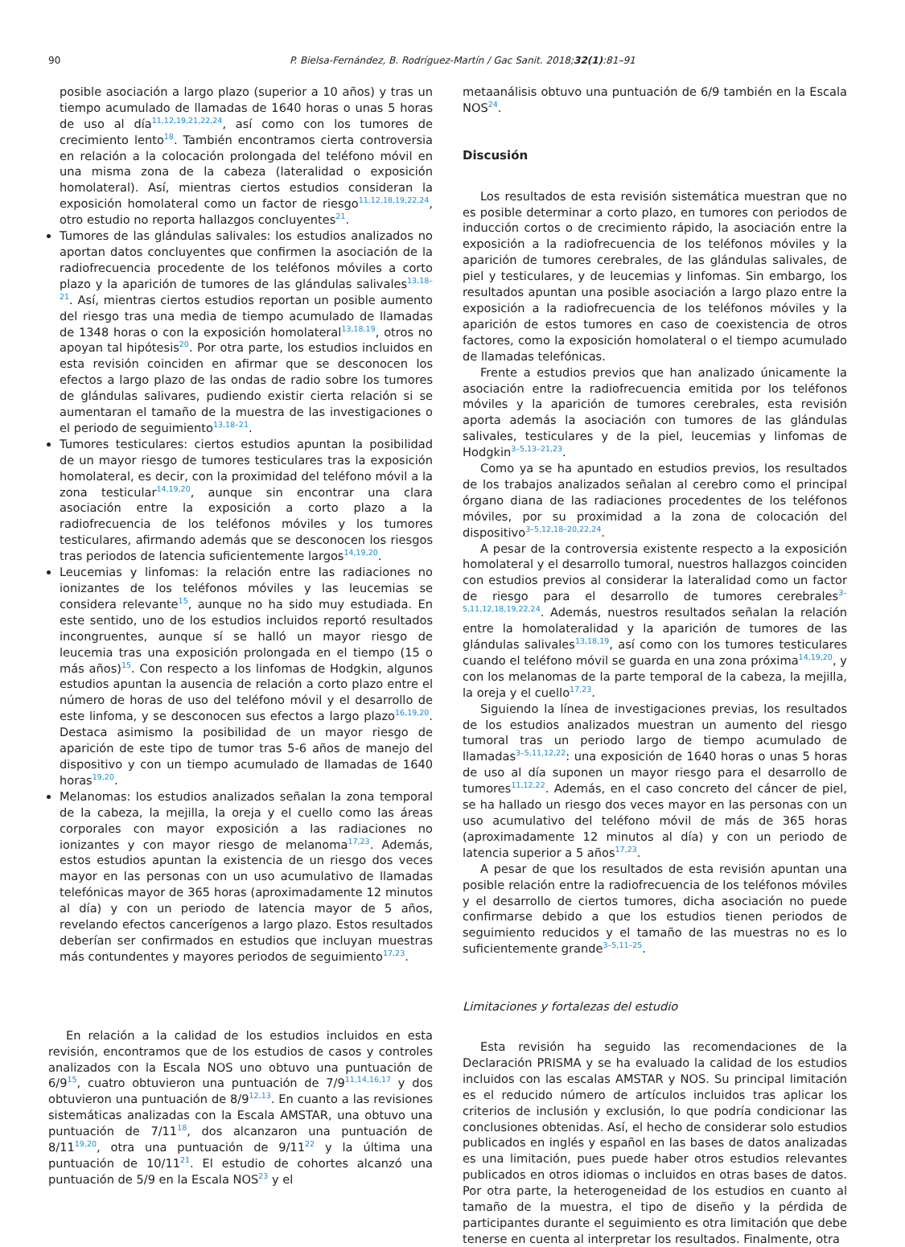90 P. Bielsa-Fernández, B. Rodríguez-Martín / Gac Sanit. 2018;32(1):81–91
posible asociación a largo plazo (superior a 10 años) y tras un tiempo acumulado de llamadas de 1640 horas o unas 5 horas de uso al día<sup>11,12,19,21,22,24</sup>, así como con los tumores de crecimiento lento<sup>18</sup>. También encontramos cierta controversia en relación a la colocación prolongada del teléfono móvil en una misma zona de la cabeza (lateralidad o exposición homolateral). Así, mientras ciertos estudios consideran la exposición homolateral como un factor de riesgo<sup>11,12,18,19,22,24</sup>, otro estudio no reporta hallazgos concluyentes<sup>21</sup>.
Tumores de las glándulas salivales: los estudios analizados no aportan datos concluyentes que confirmen la asociación de la radiofrecuencia procedente de los teléfonos móviles a corto plazo y la aparición de tumores de las glándulas salivales<sup>13,18–21</sup>. Así, mientras ciertos estudios reportan un posible aumento del riesgo tras una media de tiempo acumulado de llamadas de 1348 horas o con la exposición homolateral<sup>13,18,19</sup>, otros no apoyan tal hipótesis<sup>20</sup>. Por otra parte, los estudios incluidos en esta revisión coinciden en afirmar que se desconocen los efectos a largo plazo de las ondas de radio sobre los tumores de glándulas salivares, pudiendo existir cierta relación si se aumentaran el tamaño de la muestra de las investigaciones o el periodo de seguimiento<sup>13,18–21</sup>.
Tumores testiculares: ciertos estudios apuntan la posibilidad de un mayor riesgo de tumores testiculares tras la exposición homolateral, es decir, con la proximidad del teléfono móvil a la zona testicular<sup>14,19,20</sup>, aunque sin encontrar una clara asociación entre la exposición a corto plazo a la radiofrecuencia de los teléfonos móviles y los tumores testiculares, afirmando además que se desconocen los riesgos tras periodos de latencia suficientemente largos<sup>14,19,20</sup>.
Leucemias y linfomas: la relación entre las radiaciones no ionizantes de los teléfonos móviles y las leucemias se considera relevante<sup>15</sup>, aunque no ha sido muy estudiada. En este sentido, uno de los estudios incluidos reportó resultados incongruentes, aunque sí se halló un mayor riesgo de leucemia tras una exposición prolongada en el tiempo (15 o más años)<sup>15</sup>. Con respecto a los linfomas de Hodgkin, algunos estudios apuntan la ausencia de relación a corto plazo entre el número de horas de uso del teléfono móvil y el desarrollo de este linfoma, y se desconocen sus efectos a largo plazo<sup>16,19,20</sup>. Destaca asimismo la posibilidad de un mayor riesgo de aparición de este tipo de tumor tras 5-6 años de manejo del dispositivo y con un tiempo acumulado de llamadas de 1640 horas<sup>19,20</sup>.
Melanomas: los estudios analizados señalan la zona temporal de la cabeza, la mejilla, la oreja y el cuello como las áreas corporales con mayor exposición a las radiaciones no ionizantes y con mayor riesgo de melanoma<sup>17,23</sup>. Además, estos estudios apuntan la existencia de un riesgo dos veces mayor en las personas con un uso acumulativo de llamadas telefónicas mayor de 365 horas (aproximadamente 12 minutos al día) y con un periodo de latencia mayor de 5 años, revelando efectos cancerígenos a largo plazo. Estos resultados deberían ser confirmados en estudios que incluyan muestras más contundentes y mayores periodos de seguimiento<sup>17,23</sup>.
En relación a la calidad de los estudios incluidos en esta revisión, encontramos que de los estudios de casos y controles analizados con la Escala NOS uno obtuvo una puntuación de 6/9<sup>15</sup>, cuatro obtuvieron una puntuación de 7/9<sup>11,14,16,17</sup> y dos obtuvieron una puntuación de 8/9<sup>12,13</sup>. En cuanto a las revisiones sistemáticas analizadas con la Escala AMSTAR, una obtuvo una puntuación de 7/11<sup>18</sup>, dos alcanzaron una puntuación de 8/11<sup>19,20</sup>, otra una puntuación de 9/11<sup>22</sup> y la última una puntuación de 10/11<sup>21</sup>. El estudio de cohortes alcanzó una puntuación de 5/9 en la Escala NOS<sup>23</sup> y el
metaanálisis obtuvo una puntuación de 6/9 también en la Escala NOS<sup>24</sup>.
Discusión
Los resultados de esta revisión sistemática muestran que no es posible determinar a corto plazo, en tumores con periodos de inducción cortos o de crecimiento rápido, la asociación entre la exposición a la radiofrecuencia de los teléfonos móviles y la aparición de tumores cerebrales, de las glándulas salivales, de piel y testiculares, y de leucemias y linfomas. Sin embargo, los resultados apuntan una posible asociación a largo plazo entre la exposición a la radiofrecuencia de los teléfonos móviles y la aparición de estos tumores en caso de coexistencia de otros factores, como la exposición homolateral o el tiempo acumulado de llamadas telefónicas.
Frente a estudios previos que han analizado únicamente la asociación entre la radiofrecuencia emitida por los teléfonos móviles y la aparición de tumores cerebrales, esta revisión aporta además la asociación con tumores de las glándulas salivales, testiculares y de la piel, leucemias y linfomas de Hodgkin<sup>3–5,13–21,23</sup>.
Como ya se ha apuntado en estudios previos, los resultados de los trabajos analizados señalan al cerebro como el principal órgano diana de las radiaciones procedentes de los teléfonos móviles, por su proximidad a la zona de colocación del dispositivo<sup>3–5,12,18–20,22,24</sup>.
A pesar de la controversia existente respecto a la exposición homolateral y el desarrollo tumoral, nuestros hallazgos coinciden con estudios previos al considerar la lateralidad como un factor de riesgo para el desarrollo de tumores cerebrales<sup>3–5,11,12,18,19,22,24</sup>. Además, nuestros resultados señalan la relación entre la homolateralidad y la aparición de tumores de las glándulas salivales<sup>13,18,19</sup>, así como con los tumores testiculares cuando el teléfono móvil se guarda en una zona próxima<sup>14,19,20</sup>, y con los melanomas de la parte temporal de la cabeza, la mejilla, la oreja y el cuello<sup>17,23</sup>.
Siguiendo la línea de investigaciones previas, los resultados de los estudios analizados muestran un aumento del riesgo tumoral tras un periodo largo de tiempo acumulado de llamadas<sup>3–5,11,12,22</sup>: una exposición de 1640 horas o unas 5 horas de uso al día suponen un mayor riesgo para el desarrollo de tumores<sup>11,12,22</sup>. Además, en el caso concreto del cáncer de piel, se ha hallado un riesgo dos veces mayor en las personas con un uso acumulativo del teléfono móvil de más de 365 horas (aproximadamente 12 minutos al día) y con un periodo de latencia superior a 5 años<sup>17,23</sup>.
A pesar de que los resultados de esta revisión apuntan una posible relación entre la radiofrecuencia de los teléfonos móviles y el desarrollo de ciertos tumores, dicha asociación no puede confirmarse debido a que los estudios tienen periodos de seguimiento reducidos y el tamaño de las muestras no es lo suficientemente grande<sup>3–5,11–25</sup>.
Limitaciones y fortalezas del estudio
Esta revisión ha seguido las recomendaciones de la Declaración PRISMA y se ha evaluado la calidad de los estudios incluidos con las escalas AMSTAR y NOS. Su principal limitación es el reducido número de artículos incluidos tras aplicar los criterios de inclusión y exclusión, lo que podría condicionar las conclusiones obtenidas. Así, el hecho de considerar solo estudios publicados en inglés y español en las bases de datos analizadas es una limitación, pues puede haber otros estudios relevantes publicados en otros idiomas o incluidos en otras bases de datos. Por otra parte, la heterogeneidad de los estudios en cuanto al tamaño de la muestra, el tipo de diseño y la pérdida de participantes durante el seguimiento es otra limitación que debe tenerse en cuenta al interpretar los resultados. Finalmente, otra